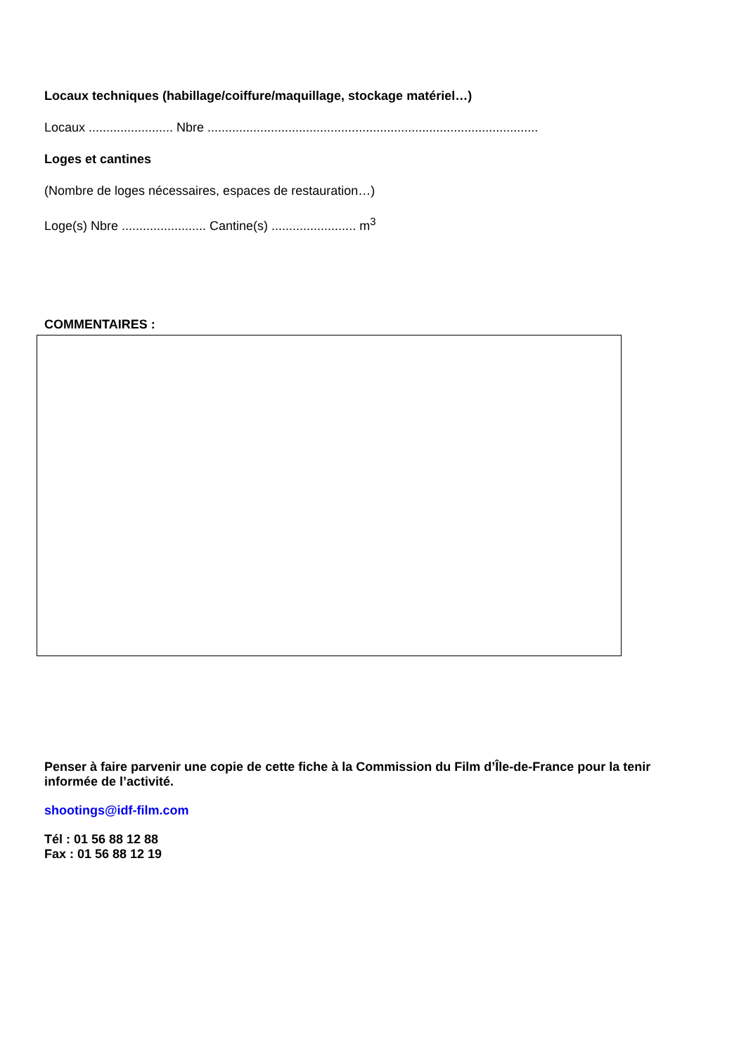Locaux techniques (habillage/coiffure/maquillage, stockage matériel…)
Locaux ........................ Nbre ..............................................................................................
Loges et cantines
(Nombre de loges nécessaires, espaces de restauration…)
Loge(s) Nbre ........................ Cantine(s) ........................ m<sup>3</sup>
COMMENTAIRES :
Penser à faire parvenir une copie de cette fiche à la Commission du Film d’Île-de-France pour la tenir informée de l’activité.
shootings@idf-film.com
Tél : 01 56 88 12 88
Fax : 01 56 88 12 19